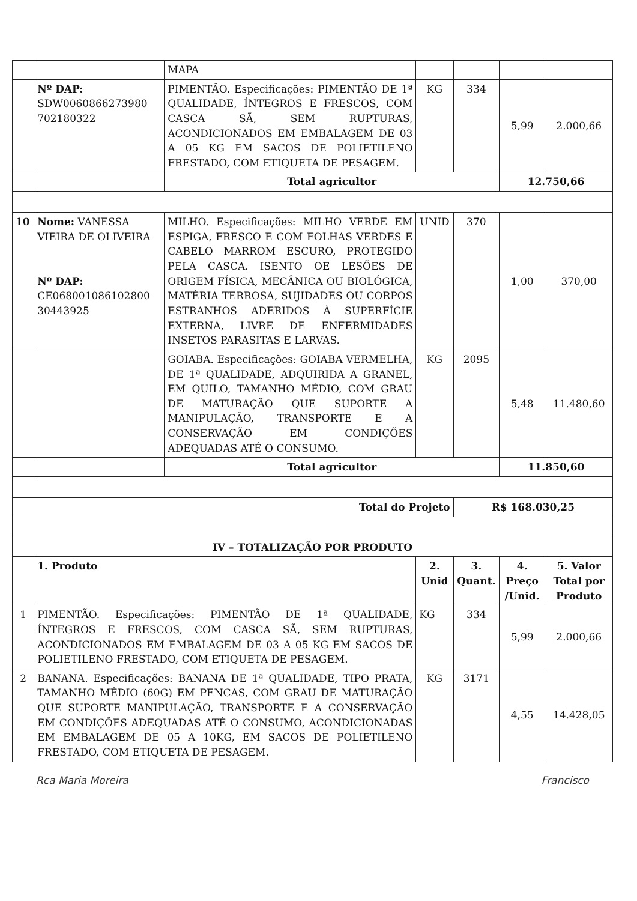| | | MAPA | | | | |
| | Nº DAP: SDW0060866273980 702180322 | PIMENTÃO. Especificações: PIMENTÃO DE 1ª QUALIDADE, ÍNTEGROS E FRESCOS, COM CASCA SÃ, SEM RUPTURAS, ACONDICIONADOS EM EMBALAGEM DE 03 A 05 KG EM SACOS DE POLIETILENO FRESTADO, COM ETIQUETA DE PESAGEM. | KG | 334 | 5,99 | 2.000,66 |
| | | Total agricultor | | | 12.750,66 | |
| 10 | Nome: VANESSA VIEIRA DE OLIVEIRA Nº DAP: CE068001086102800 30443925 | MILHO. Especificações: MILHO VERDE EM ESPIGA, FRESCO E COM FOLHAS VERDES E CABELO MARROM ESCURO, PROTEGIDO PELA CASCA. ISENTO OE LESÕES DE ORIGEM FÍSICA, MECÂNICA OU BIOLÓGICA, MATÉRIA TERROSA, SUJIDADES OU CORPOS ESTRANHOS ADERIDOS À SUPERFÍCIE EXTERNA, LIVRE DE ENFERMIDADES INSETOS PARASITAS E LARVAS. | UNID | 370 | 1,00 | 370,00 |
| | | GOIABA. Especificações: GOIABA VERMELHA, DE 1ª QUALIDADE, ADQUIRIDA A GRANEL, EM QUILO, TAMANHO MÉDIO, COM GRAU DE MATURAÇÃO QUE SUPORTE A MANIPULAÇÃO, TRANSPORTE E A CONSERVAÇÃO EM CONDIÇÕES ADEQUADAS ATÉ O CONSUMO. | KG | 2095 | 5,48 | 11.480,60 |
| | | Total agricultor | | | 11.850,60 | |
| Total do Projeto | | | | R$ 168.030,25 | | |
| IV – TOTALIZAÇÃO POR PRODUTO | | | | | | |
| | 1. Produto | | 2. Unid | 3. Quant. | 4. Preço /Unid. | 5. Valor Total por Produto |
| 1 | PIMENTÃO. Especificações: PIMENTÃO DE 1ª QUALIDADE, ÍNTEGROS E FRESCOS, COM CASCA SÃ, SEM RUPTURAS, ACONDICIONADOS EM EMBALAGEM DE 03 A 05 KG EM SACOS DE POLIETILENO FRESTADO, COM ETIQUETA DE PESAGEM. | | KG | 334 | 5,99 | 2.000,66 |
| 2 | BANANA. Especificações: BANANA DE 1ª QUALIDADE, TIPO PRATA, TAMANHO MÉDIO (60G) EM PENCAS, COM GRAU DE MATURAÇÃO QUE SUPORTE MANIPULAÇÃO, TRANSPORTE E A CONSERVAÇÃO EM CONDIÇÕES ADEQUADAS ATÉ O CONSUMO, ACONDICIONADAS EM EMBALAGEM DE 05 A 10KG, EM SACOS DE POLIETILENO FRESTADO, COM ETIQUETA DE PESAGEM. | | KG | 3171 | 4,55 | 14.428,05 |
Rca Maria Moreira Francisco